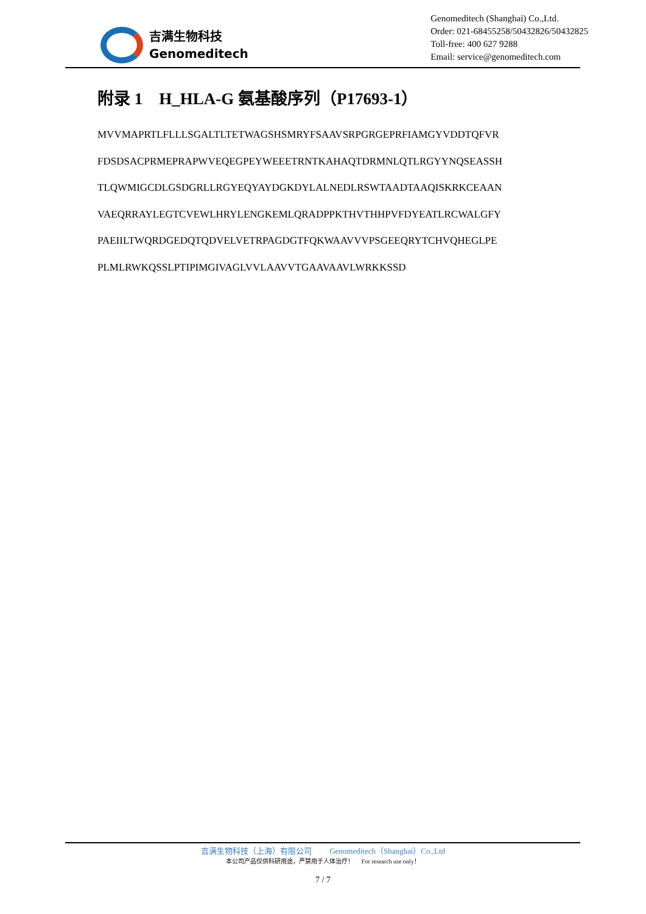吉满生物科技
Genomeditech
Genomeditech (Shanghai) Co.,Ltd.
Order: 021-68455258/50432826/50432825
Toll-free: 400 627 9288
Email: service@genomeditech.com
附录 1　H_HLA-G 氨基酸序列（P17693-1）
MVVMAPRTLFLLLSGALTLTETWAGSHSMRYFSAAVSRPGRGEPRFIAMGYVDDTQFVR
FDSDSACPRMEPRAPWVEQEGPEYWEEETRNTKAHAQTDRMNLQTLRGYYNQSEASSH
TLQWMIGCDLGSDGRLLRGYEQYAYDGKDYLALNEDLRSWTAADTAAQISKRKCEAAN
VAEQRRAYLEGTCVEWLHRYLENGKEMLQRADPPKTHVTHHPVFDYEATLRCWALGFY
PAEIILTWQRDGEDQTQDVELVETRPAGDGTFQKWAAVVVPSGEEQRYTCHVQHEGLPE
PLMLRWKQSSLPTIPIMGIVAGLVVLAAVVTGAAVAAVLWRKKSSD
吉满生物科技（上海）有限公司　　 Genomeditech（Shanghai）Co.,Ltd
本公司产品仅供科研用途，严禁用于人体治疗！　 For research use only！
7 / 7